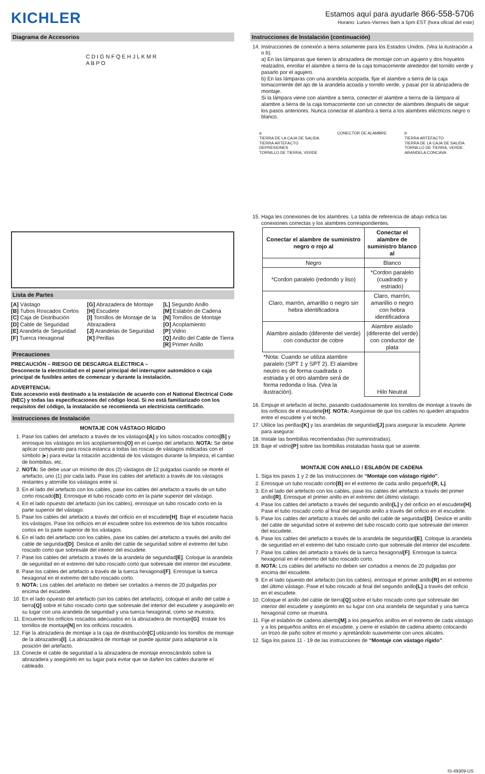KICHLER
Estamos aquí para ayudarle 866-558-5706
Horario: Lunes-Viernes 9am a 5pm EST (hora oficial del este)
Diagrama de Accesorios
C D I G N F Q E H J L K M R A B P O
Lista de Partes
[A] Vástago
[B] Tubos Roscados Cortos
[C] Caja de Distribución
[D] Cable de Seguridad
[E] Arandela de Seguridad
[F] Tuerca Hexagonal
[G] Abrazadera de Montaje
[H] Escudete
[I] Tornillos de Montaje de la Abrazadera
[J] Arandelas de Seguridad
[K] Perillas
[L] Segundo Anillo
[M] Eslabón de Cadena
[N] Tornillos de Montaje
[O] Acoplamiento
[P] Vidrio
[Q] Anillo del Cable de Tierra
[R] Primer Anillo
Precauciones
PRECAUCIÓN – RIESGO DE DESCARGA ELÉCTRICA –
Desconecte la electricidad en el panel principal del interruptor automático o caja principal de fusibles antes de comenzar y durante la instalación.
ADVERTENCIA:
Este accesorio está destinado a la instalación de acuerdo con el National Electrical Code (NEC) y todas las especificaciones del código local. Si no está familiarizado con los requisitos del código, la instalación se recomienda un electricista certificado.
Instrucciones de Instalación
MONTAJE CON VÁSTAGO RÍGIDO
1. Pase los cables del artefacto a través de los vástagos[A] y los tubos roscados cortos[B] y enrosque los vástagos en los acoplamientos[O] en el cuerpo del artefacto. NOTA: Se debe aplicar compuesto para rosca estanca a todas las roscas de vástagos indicadas con el símbolo (▸) para evitar la rotación accidental de los vástagos durante la limpieza, el cambio de bombillas, etc.
2. NOTA: Se debe usar un mínimo de dos (2) vástagos de 12 pulgadas cuando se monte el artefacto, uno (1) por cada lado. Pase los cables del artefacto a través de los vástagos restantes y atornille los vástagos entre sí.
3. En el lado del artefacto con los cables, pase los cables del artefacto a través de un tubo corto roscado[B]. Enrosque el tubo roscado corto en la parte superior del vástago.
4. En el lado opuesto del artefacto (sin los cables), enrosque un tubo roscado corto en la parte superior del vástago.
5. Pase los cables del artefacto a través del orificio en el escudete[H]. Baje el escudete hacia los vástagos. Pase los orificios en el escudete sobre los extremos de los tubos roscados cortos en la parte superior de los vástagos.
6. En el lado del artefacto con los cables, pase los cables del artefacto a través del anillo del cable de seguridad[D]. Deslice el anillo del cable de seguridad sobre el extremo del tubo roscado corto que sobresale del interior del escudete.
7. Pase los cables del artefacto a través de la arandela de seguridad[E]. Coloque la arandela de seguridad en el extremo del tubo roscado corto que sobresale del interior del escudete.
8. Pase los cables del artefacto a través de la tuerca hexagonal[F]. Enrosque la tuerca hexagonal en el extremo del tubo roscado corto.
9. NOTA: Los cables del artefacto no deben ser cortados a menos de 20 pulgadas por encima del escudete.
10. En el lado opuesto del artefacto (sin los cables del artefacto), coloque el anillo del cable a tierra[Q] sobre el tubo roscado corto que sobresale del interior del escudete y asegúrelo en su lugar con una arandela de seguridad y una tuerca hexagonal, como se muestra.
11. Encuentre los orificios roscados adecuados en la abrazadera de montaje[G]. Instale los tornillos de montaje[N] en los orificios roscados.
12. Fije la abrazadera de montaje a la caja de distribución[C] utilizando los tornillos de montaje de la abrazadera[I]. La abrazadera de montaje se puede ajustar para adaptarse a la posición del artefacto.
13. Conecte el cable de seguridad a la abrazadera de montaje enroscándolo sobre la abrazadera y asegúrelo en su lugar para evitar que se dañen los cables durante el cableado.
Instrucciones de Instalación (continuación)
14. Instrucciones de conexión a tierra solamente para los Estados Unidos. (Vea la ilustración a o b).
a) En las lámparas que tienen la abrazadera de montaje con un agujero y dos hoyuelos realzados, enrollar el alambre a tierra de la caja tomacorriente alrededor del tornillo verde y pasarlo por el agujero.
b) En las lámparas con una arandela acopada, fijar el alambre a tierra de la caja tomacorriente del ajo de la arandela acoada y tornillo verde, y pasar por la abrazadera de montaje.
Si la lámpara viene con alambre a tierra, conecter el alambre a tierra de la lámpara al alambre a tierra de la caja tomacorriente con un conector de alambres después de seguir los pasos anteriores. Nunca conectar el alambra a tierra a los alambres eléctricos negro o blanco.
a
TIERRA DE LA CAJA DE SALIDA
TIERRA ARTEFACTO
DEPRESIONES
TORNILLO DE TIERRA, VERDE
CONECTOR DE ALAMBRE b
TIERRA ARTEFACTO
TIERRA DE LA CAJA DE SALIDA
TORNILLO DE TIERRA, VERDE
ARANDELA CONCAVA
15. Haga les conexiones de los alambres. La tabla de referencia de abajo indica las conexiones correctas y los alambres correspondientes.
| Conectar el alambre de suministro negro o rojo al | Conectar el alambre de suministro blanco al |
| --- | --- |
| Negro | Blanco |
| *Cordon paralelo (redondo y liso) | *Cordon paralelo (cuadrado y estriado) |
| Claro, marrón, amarillio o negro sin hebra identificadora | Claro, marrón, amarillio o negro con hebra identificadora |
| Alambre aislado (diferente del verde) con conductor de cobre | Alambre aislado (diferente del verde) con conductor de plata |
| *Nota: Cuando se utiliza alambre paralelo (SPT 1 y SPT 2). El alambre neutro es de forma cuadrada o estriada y el otro alambre será de forma redonda o lisa. (Vea la ilustración). | Hilo Neutral |
16. Empuje el artefacto al techo, pasando cuidadosamente los tornillos de montaje a través de los orificios de el escudete[H]. NOTA: Asegúrese de que los cables no queden atrapados entre el escudete y el techo.
17. Utilice las perillas[K] y las arandelas de seguridad[J] para asegurar la escudete. Apriete para asegurar.
18. Instale las bombillas recomendadas (No suministradas).
19. Baje el vidrio[P] sobre las bombillas instaladas hasta que se asiente.
MONTAJE CON ANILLO / ESLABÓN DE CADENA
1. Siga los pasos 1 y 2 de las instrucciones de “Montaje con vástago rígido”.
2. Enrosque un tubo roscado corto[B] en el extremo de cada anillo pequeño[R, L].
3. En el lado del artefacto con los cables, pase los cables del artefacto a través del primer anillo[R]. Enrosque el primer anillo en el extremo del último vástago.
4. Pase los cables del artefacto a través del segundo anillo[L] y del orificio en el escudete[H]. Pase el tubo roscado corto al final del segundo anillo a través del orificio en el escudete.
5. Pase los cables del artefacto a través del anillo del cable de seguridad[D]. Deslice el anillo del cable de seguridad sobre el extremo del tubo roscado corto que sobresale del interior del escudete.
6. Pase los cables del artefacto a través de la arandela de seguridad[E]. Coloque la arandela de seguridad en el extremo del tubo roscado corto que sobresale del interior del escudete.
7. Pase los cables del artefacto a través de la tuerca hexagonal[F]. Enrosque la tuerca hexagonal en el extremo del tubo roscado corto.
8. NOTA: Los cables del artefacto no deben ser cortados a menos de 20 pulgadas por encima del escudete.
9. En el lado opuesto del artefacto (sin los cables), enrosque el primer anillo[R] en el extremo del último vástago. Pase el tubo roscado al final del segundo anillo[L] a través del orificio en el escudete.
10. Coloque el anillo del cable de tierra[Q] sobre el tubo roscado corto que sobresale del interior del escudete y asegúrelo en su lugar con una arandela de seguridad y una tuerca hexagonal como se muestra.
11. Fije el eslabón de cadena abierto[M] a los pequeños anillos en el extremo de cada vástago y a los pequeños anillos en el escudete, y cierre el eslabón de cadena abierto colocando un trozo de paño sobre el mismo y apretándolo suavemente con unos alicates.
12. Siga los pasos 11 - 19 de las instrucciones de “Montaje con vástago rígido”.
IS-49309-US